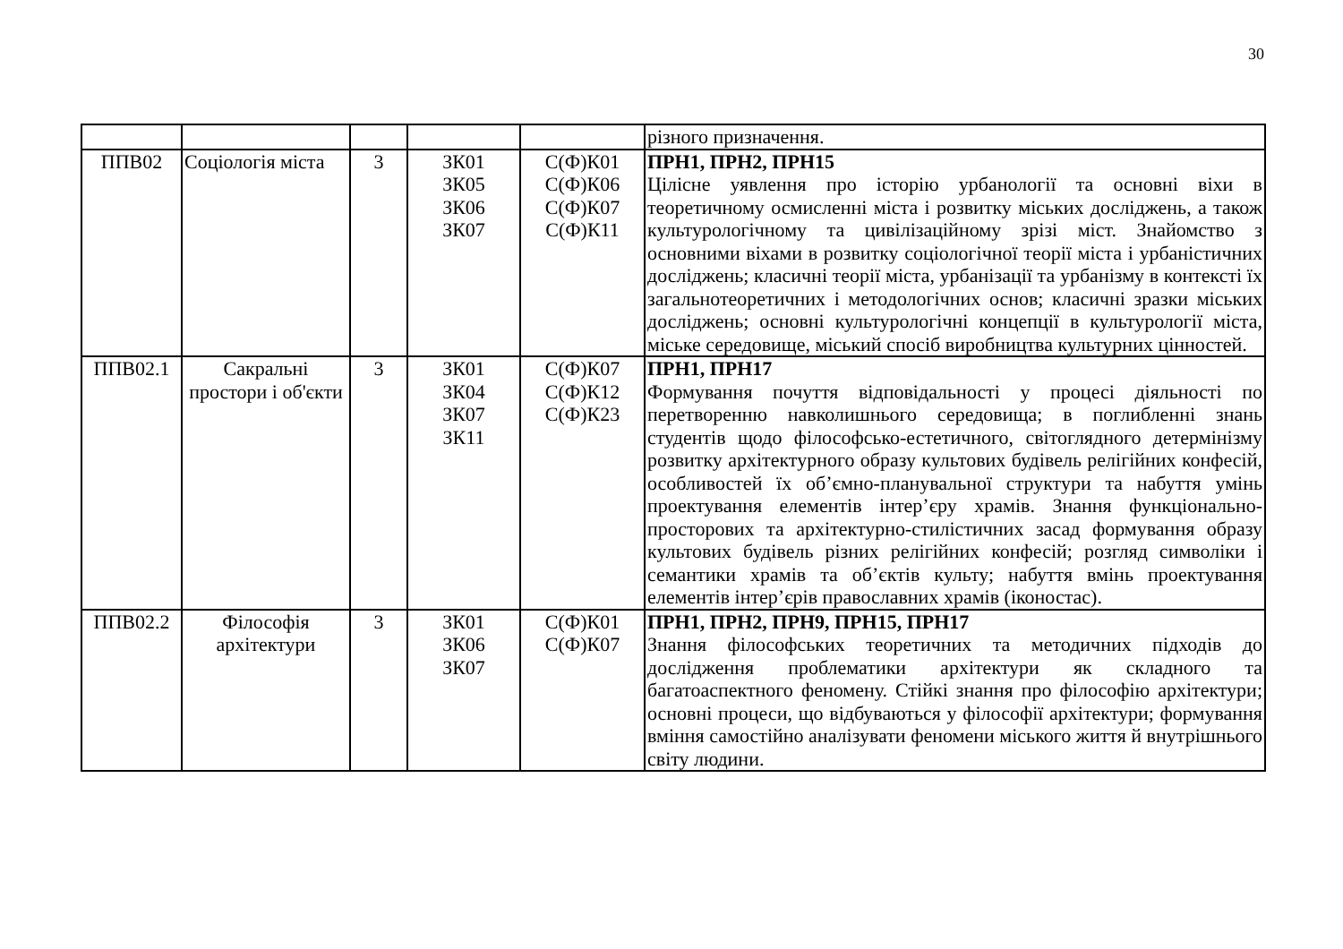30
| | | | | | різного призначення. |
| ППВ02 | Соціологія міста | 3 | ЗК01 ЗК05 ЗК06 ЗК07 | С(Ф)К01 С(Ф)К06 С(Ф)К07 С(Ф)К11 | ПРН1, ПРН2, ПРН15 Цілісне уявлення про історію урбанології та основні віхи в теоретичному осмисленні міста і розвитку міських досліджень, а також культурологічному та цивілізаційному зрізі міст. Знайомство з основними віхами в розвитку соціологічної теорії міста і урбаністичних досліджень; класичні теорії міста, урбанізації та урбанізму в контексті їх загальнотеоретичних і методологічних основ; класичні зразки міських досліджень; основні культурологічні концепції в культурології міста, міське середовище, міський спосіб виробництва культурних цінностей. |
| ППВ02.1 | Сакральні простори і об'єкти | 3 | ЗК01 ЗК04 ЗК07 ЗК11 | С(Ф)К07 С(Ф)К12 С(Ф)К23 | ПРН1, ПРН17 Формування почуття відповідальності у процесі діяльності по перетворенню навколишнього середовища; в поглибленні знань студентів щодо філософсько-естетичного, світоглядного детермінізму розвитку архітектурного образу культових будівель релігійних конфесій, особливостей їх об’ємно-планувальної структури та набуття умінь проектування елементів інтер’єру храмів. Знання функціонально-просторових та архітектурно-стилістичних засад формування образу культових будівель різних релігійних конфесій; розгляд символіки і семантики храмів та об’єктів культу; набуття вмінь проектування елементів інтер’єрів православних храмів (іконостас). |
| ППВ02.2 | Філософія архітектури | 3 | ЗК01 ЗК06 ЗК07 | С(Ф)К01 С(Ф)К07 | ПРН1, ПРН2, ПРН9, ПРН15, ПРН17 Знання філософських теоретичних та методичних підходів до дослідження проблематики архітектури як складного та багатоаспектного феномену. Стійкі знання про філософію архітектури; основні процеси, що відбуваються у філософії архітектури; формування вміння самостійно аналізувати феномени міського життя й внутрішнього світу людини. |